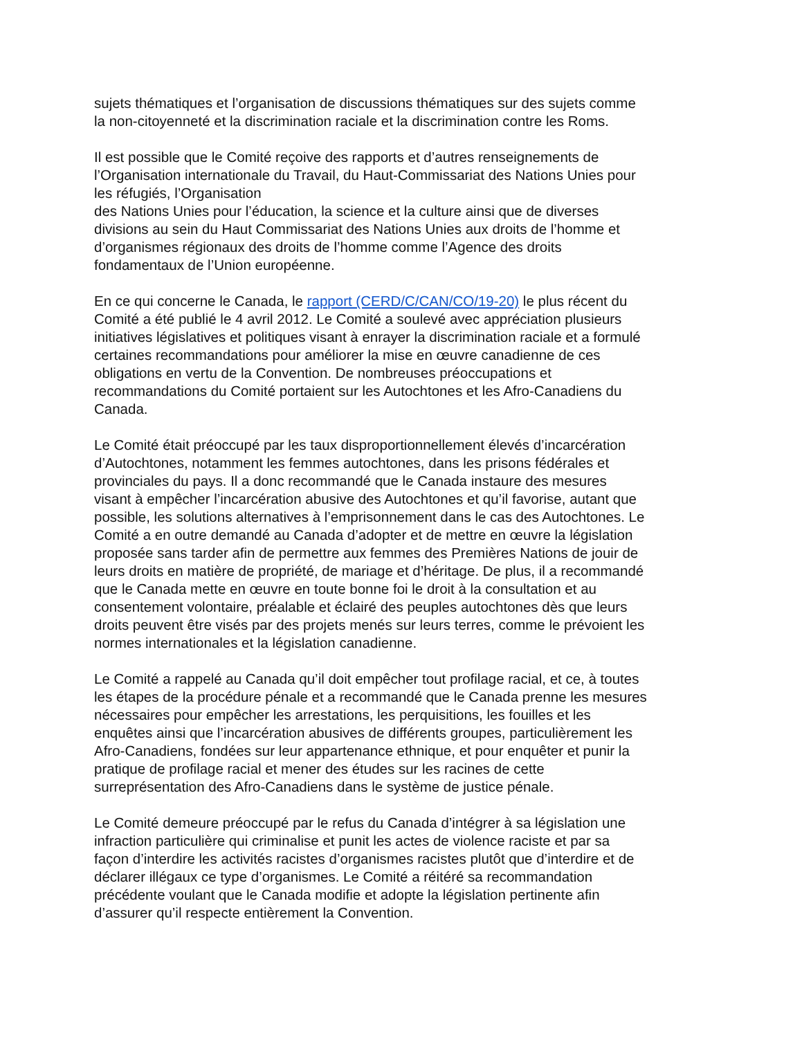sujets thématiques et l’organisation de discussions thématiques sur des sujets comme
la non-citoyenneté et la discrimination raciale et la discrimination contre les Roms.
Il est possible que le Comité reçoive des rapports et d’autres renseignements de
l’Organisation internationale du Travail, du Haut-Commissariat des Nations Unies pour
les réfugiés, l’Organisation
des Nations Unies pour l’éducation, la science et la culture ainsi que de diverses
divisions au sein du Haut Commissariat des Nations Unies aux droits de l’homme et
d’organismes régionaux des droits de l’homme comme l’Agence des droits
fondamentaux de l’Union européenne.
En ce qui concerne le Canada, le rapport (CERD/C/CAN/CO/19-20) le plus récent du
Comité a été publié le 4 avril 2012. Le Comité a soulevé avec appréciation plusieurs
initiatives législatives et politiques visant à enrayer la discrimination raciale et a formulé
certaines recommandations pour améliorer la mise en œuvre canadienne de ces
obligations en vertu de la Convention. De nombreuses préoccupations et
recommandations du Comité portaient sur les Autochtones et les Afro-Canadiens du
Canada.
Le Comité était préoccupé par les taux disproportionnellement élevés d’incarcération
d’Autochtones, notamment les femmes autochtones, dans les prisons fédérales et
provinciales du pays. Il a donc recommandé que le Canada instaure des mesures
visant à empêcher l’incarcération abusive des Autochtones et qu’il favorise, autant que
possible, les solutions alternatives à l’emprisonnement dans le cas des Autochtones. Le
Comité a en outre demandé au Canada d’adopter et de mettre en œuvre la législation
proposée sans tarder afin de permettre aux femmes des Premières Nations de jouir de
leurs droits en matière de propriété, de mariage et d’héritage. De plus, il a recommandé
que le Canada mette en œuvre en toute bonne foi le droit à la consultation et au
consentement volontaire, préalable et éclairé des peuples autochtones dès que leurs
droits peuvent être visés par des projets menés sur leurs terres, comme le prévoient les
normes internationales et la législation canadienne.
Le Comité a rappelé au Canada qu’il doit empêcher tout profilage racial, et ce, à toutes
les étapes de la procédure pénale et a recommandé que le Canada prenne les mesures
nécessaires pour empêcher les arrestations, les perquisitions, les fouilles et les
enquêtes ainsi que l’incarcération abusives de différents groupes, particulièrement les
Afro-Canadiens, fondées sur leur appartenance ethnique, et pour enquêter et punir la
pratique de profilage racial et mener des études sur les racines de cette
surreprésentation des Afro-Canadiens dans le système de justice pénale.
Le Comité demeure préoccupé par le refus du Canada d’intégrer à sa législation une
infraction particulière qui criminalise et punit les actes de violence raciste et par sa
façon d’interdire les activités racistes d’organismes racistes plutôt que d’interdire et de
déclarer illégaux ce type d’organismes. Le Comité a réitéré sa recommandation
précédente voulant que le Canada modifie et adopte la législation pertinente afin
d’assurer qu’il respecte entièrement la Convention.